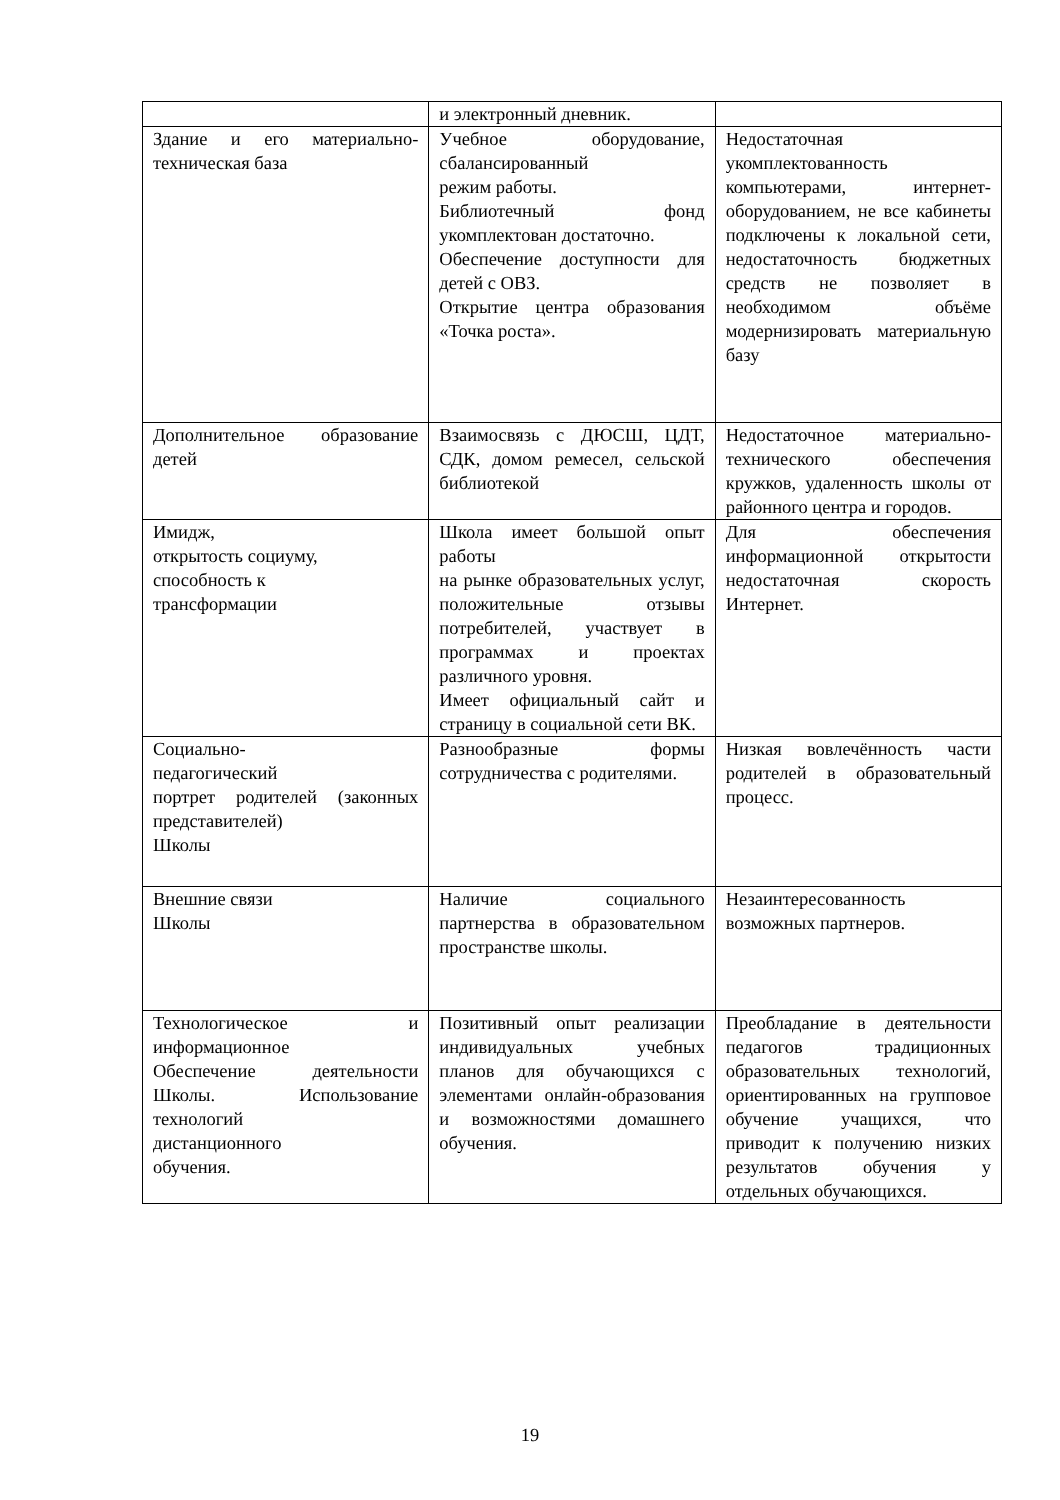| | и электронный дневник. | |
| Здание и его материально-техническая база | Учебное оборудование, сбалансированный режим работы. Библиотечный фонд укомплектован достаточно. Обеспечение доступности для детей с ОВЗ. Открытие центра образования «Точка роста». | Недостаточная укомплектованность компьютерами, интернет-оборудованием, не все кабинеты подключены к локальной сети, недостаточность бюджетных средств не позволяет в необходимом объёме модернизировать материальную базу |
| Дополнительное образование детей | Взаимосвязь с ДЮСШ, ЦДТ, СДК, домом ремесел, сельской библиотекой | Недостаточное материально-технического обеспечения кружков, удаленность школы от районного центра и городов. |
| Имидж, открытость социуму, способность к трансформации | Школа имеет большой опыт работы на рынке образовательных услуг, положительные отзывы потребителей, участвует в программах и проектах различного уровня. Имеет официальный сайт и страницу в социальной сети ВК. | Для обеспечения информационной открытости недостаточная скорость Интернет. |
| Социально- педагогический портрет родителей (законных представителей) Школы | Разнообразные формы сотрудничества с родителями. | Низкая вовлечённость части родителей в образовательный процесс. |
| Внешние связи Школы | Наличие социального партнерства в образовательном пространстве школы. | Незаинтересованность возможных партнеров. |
| Технологическое и информационное Обеспечение деятельности Школы. Использование технологий дистанционного обучения. | Позитивный опыт реализации индивидуальных учебных планов для обучающихся с элементами онлайн-образования и возможностями домашнего обучения. | Преобладание в деятельности педагогов традиционных образовательных технологий, ориентированных на групповое обучение учащихся, что приводит к получению низких результатов обучения у отдельных обучающихся. |
19